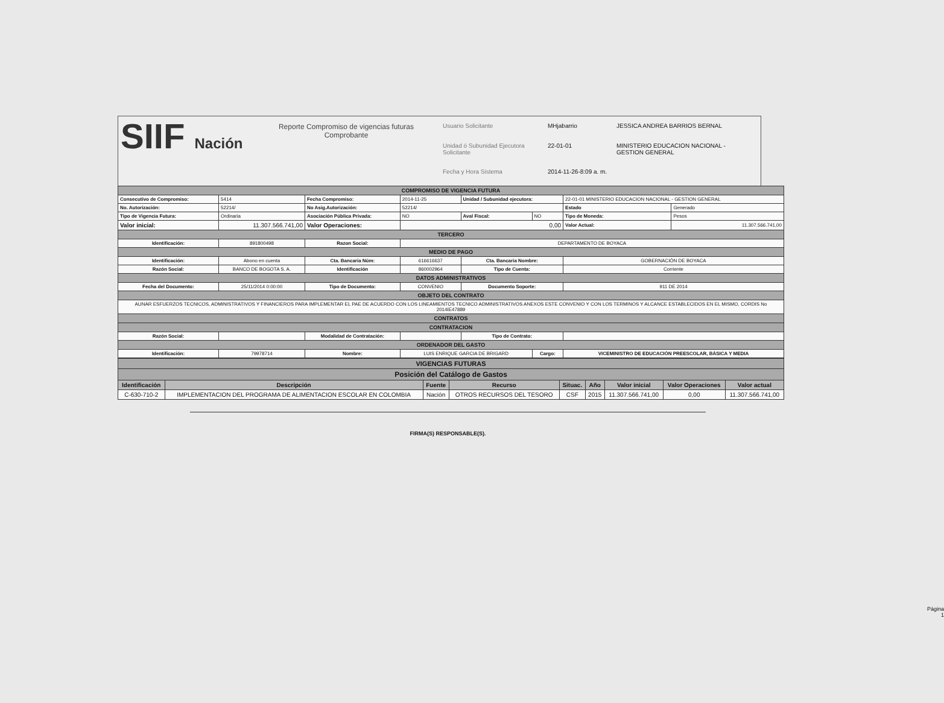SIIF Nación
Reporte Compromiso de vigencias futuras
Comprobante
Usuario Solicitante MHjabarrio JESSICA ANDREA BARRIOS BERNAL Unidad ó Subunidad Ejecutora Solicitante 22-01-01 MINISTERIO EDUCACION NACIONAL - GESTION GENERAL Fecha y Hora Sistema 2014-11-26-8:09 a. m.
| COMPROMISO DE VIGENCIA FUTURA | | | | | | | |
| Consecutivo de Compromiso: | 5414 | Fecha Compromiso: | 2014-11-25 | Unidad / Subunidad ejecutora: | | 22-01-01 MINISTERIO EDUCACION NACIONAL - GESTION GENERAL | |
| No. Autorización: | 52214/ | No Asig.Autorización: | 52214/ | | | Estado | Generado |
| Tipo de Vigencia Futura: | Ordinaria | Asociación Pública Privada: | NO | Aval Fiscal: | NO | Tipo de Moneda: | Pesos |
| Valor inicial: | 11.307.566.741,00 | Valor Operaciones: | 0,00 | | | Valor Actual: | 11.307.566.741,00 |
| TERCERO | | | | | | | |
| Identificación: | 891800498 | Razon Social: | DEPARTAMENTO DE BOYACA | | | | |
| MEDIO DE PAGO | | | | | | | |
| Identificación: | Abono en cuenta | Cta. Bancaria Núm: | 616616637 | Cta. Bancaria Nombre: | | GOBERNACIÓN DE BOYACA | |
| Razón Social: | BANCO DE BOGOTA S. A. | Identificación | 860002964 | Tipo de Cuenta: | | Corriente | |
| DATOS ADMINISTRATIVOS | | | | | | | |
| Fecha del Documento: | 25/11/2014 0:00:00 | Tipo de Documento: | CONVENIO | Documento Soporte: | | 911 DE 2014 | |
| OBJETO DEL CONTRATO | | | | | | | |
| AUNAR ESFUERZOS TECNICOS, ADMINISTRATIVOS Y FINANCIEROS PARA IMPLEMENTAR EL PAE DE ACUERDO CON LOS LINEAMIENTOS TECNICO ADMINISTRATIVOS ANEXOS ESTE CONVENIO Y CON LOS TERMINOS Y ALCANCE ESTABLECIDOS EN EL MISMO, CORDIS No 2014IE47889 | | | | | | | |
| CONTRATOS | | | | | | | |
| CONTRATACION | | | | | | | |
| Razón Social: | | Modalidad de Contratación: | | Tipo de Contrato: | | | |
| ORDENADOR DEL GASTO | | | | | | | |
| Identificación: | 79978714 | Nombre: | LUIS ENRIQUE GARCIA DE BRIGARD | | Cargo: | VICEMINISTRO DE EDUCACIÓN PREESCOLAR, BÁSICA Y MEDIA | |
| VIGENCIAS FUTURAS | | | | | | | | |
| Posición del Catálogo de Gastos | | | | | | | | |
| Identificación | Descripción | Fuente | Recurso | Situac. | Año | Valor inicial | Valor Operaciones | Valor actual |
| C-630-710-2 | IMPLEMENTACION DEL PROGRAMA DE ALIMENTACION ESCOLAR EN COLOMBIA | Nación | OTROS RECURSOS DEL TESORO | CSF | 2015 | 11.307.566.741,00 | 0,00 | 11.307.566.741,00 |
FIRMA(S) RESPONSABLE(S).
Página
1